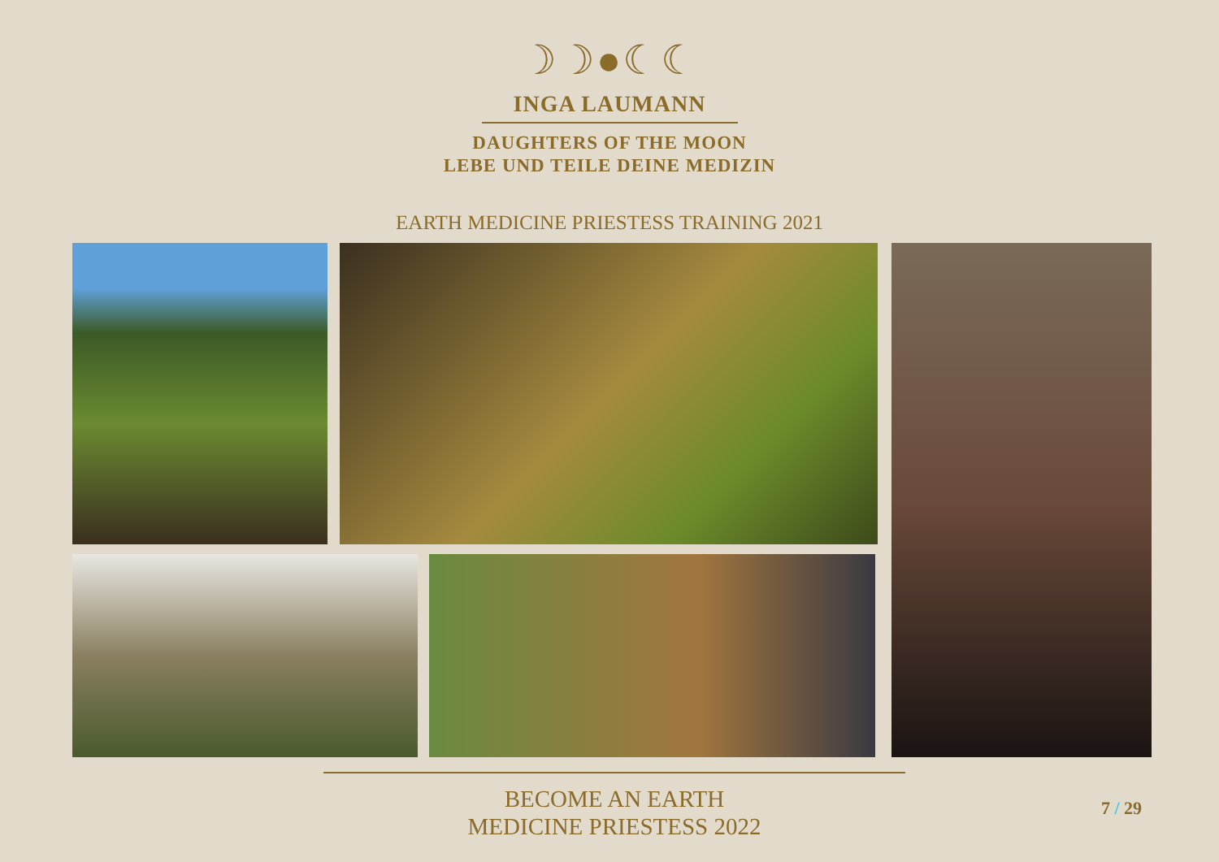☽☽●☾☾
INGA LAUMANN
DAUGHTERS OF THE MOON
LEBE UND TEILE DEINE MEDIZIN
EARTH MEDICINE PRIESTESS TRAINING 2021
BECOME AN EARTH
MEDICINE PRIESTESS 2022
7 / 29